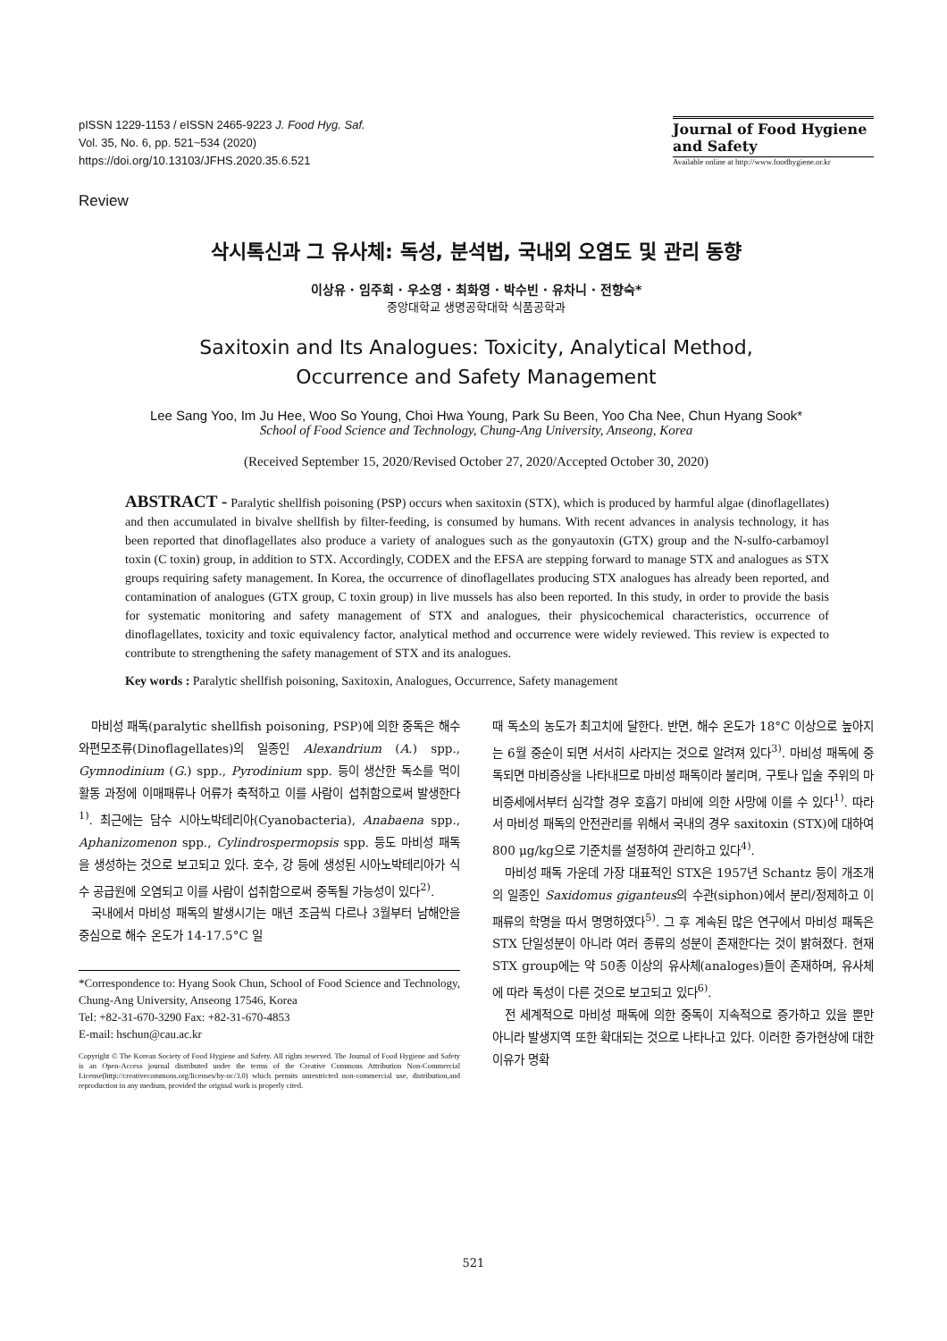pISSN 1229-1153 / eISSN 2465-9223 J. Food Hyg. Saf.
Vol. 35, No. 6, pp. 521~534 (2020)
https://doi.org/10.13103/JFHS.2020.35.6.521
Journal of Food Hygiene and Safety
Available online at http://www.foodhygiene.or.kr
Review
삭시톡신과 그 유사체: 독성, 분석법, 국내외 오염도 및 관리 동향
이상유 · 임주희 · 우소영 · 최화영 · 박수빈 · 유차니 · 전향숙*
중앙대학교 생명공학대학 식품공학과
Saxitoxin and Its Analogues: Toxicity, Analytical Method,
Occurrence and Safety Management
Lee Sang Yoo, Im Ju Hee, Woo So Young, Choi Hwa Young, Park Su Been, Yoo Cha Nee, Chun Hyang Sook*
School of Food Science and Technology, Chung-Ang University, Anseong, Korea
(Received September 15, 2020/Revised October 27, 2020/Accepted October 30, 2020)
ABSTRACT - Paralytic shellfish poisoning (PSP) occurs when saxitoxin (STX), which is produced by harmful algae (dinoflagellates) and then accumulated in bivalve shellfish by filter-feeding, is consumed by humans. With recent advances in analysis technology, it has been reported that dinoflagellates also produce a variety of analogues such as the gonyautoxin (GTX) group and the N-sulfo-carbamoyl toxin (C toxin) group, in addition to STX. Accordingly, CODEX and the EFSA are stepping forward to manage STX and analogues as STX groups requiring safety management. In Korea, the occurrence of dinoflagellates producing STX analogues has already been reported, and contamination of analogues (GTX group, C toxin group) in live mussels has also been reported. In this study, in order to provide the basis for systematic monitoring and safety management of STX and analogues, their physicochemical characteristics, occurrence of dinoflagellates, toxicity and toxic equivalency factor, analytical method and occurrence were widely reviewed. This review is expected to contribute to strengthening the safety management of STX and its analogues.
Key words : Paralytic shellfish poisoning, Saxitoxin, Analogues, Occurrence, Safety management
마비성 패독(paralytic shellfish poisoning, PSP)에 의한 중독은 해수 와편모조류(Dinoflagellates)의 일종인 Alexandrium (A.) spp., Gymnodinium (G.) spp., Pyrodinium spp. 등이 생산한 독소를 먹이활동 과정에 이매패류나 어류가 축적하고 이를 사람이 섭취함으로써 발생한다<sup>1)</sup>. 최근에는 담수 시아노박테리아(Cyanobacteria), Anabaena spp., Aphanizomenon spp., Cylindrospermopsis spp. 등도 마비성 패독을 생성하는 것으로 보고되고 있다. 호수, 강 등에 생성된 시아노박테리아가 식수 공급원에 오염되고 이를 사람이 섭취함으로써 중독될 가능성이 있다<sup>2)</sup>.
국내에서 마비성 패독의 발생시기는 매년 조금씩 다르나 3월부터 남해안을 중심으로 해수 온도가 14-17.5°C 일
*Correspondence to: Hyang Sook Chun, School of Food Science and Technology, Chung-Ang University, Anseong 17546, Korea
Tel: +82-31-670-3290 Fax: +82-31-670-4853
E-mail: hschun@cau.ac.kr
Copyright © The Korean Society of Food Hygiene and Safety. All rights reserved. The Journal of Food Hygiene and Safety is an Open-Access journal distributed under the terms of the Creative Commons Attribution Non-Commercial License(http://creativecommons.org/licenses/by-nc/3.0) which permits unrestricted non-commercial use, distribution,and reproduction in any medium, provided the original work is properly cited.
때 독소의 농도가 최고치에 달한다. 반면, 해수 온도가 18°C 이상으로 높아지는 6월 중순이 되면 서서히 사라지는 것으로 알려져 있다<sup>3)</sup>. 마비성 패독에 중독되면 마비증상을 나타내므로 마비성 패독이라 불리며, 구토나 입술 주위의 마비증세에서부터 심각할 경우 호흡기 마비에 의한 사망에 이를 수 있다<sup>1)</sup>. 따라서 마비성 패독의 안전관리를 위해서 국내의 경우 saxitoxin (STX)에 대하여 800 μg/kg으로 기준치를 설정하여 관리하고 있다<sup>4)</sup>.
마비성 패독 가운데 가장 대표적인 STX은 1957년 Schantz 등이 개조개의 일종인 Saxidomus giganteus의 수관(siphon)에서 분리/정제하고 이 패류의 학명을 따서 명명하였다<sup>5)</sup>. 그 후 계속된 많은 연구에서 마비성 패독은 STX 단일성분이 아니라 여러 종류의 성분이 존재한다는 것이 밝혀졌다. 현재 STX group에는 약 50종 이상의 유사체(analoges)들이 존재하며, 유사체에 따라 독성이 다른 것으로 보고되고 있다<sup>6)</sup>.
전 세계적으로 마비성 패독에 의한 중독이 지속적으로 증가하고 있을 뿐만 아니라 발생지역 또한 확대되는 것으로 나타나고 있다. 이러한 증가현상에 대한 이유가 명확
521